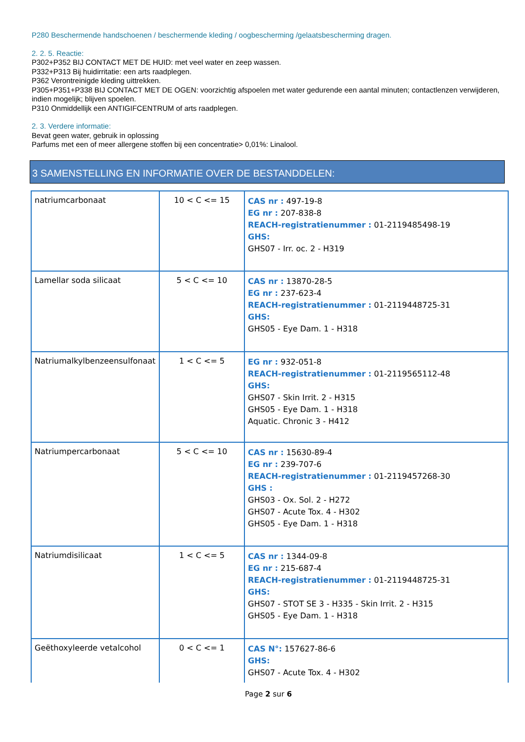P280 Beschermende handschoenen / beschermende kleding / oogbescherming /gelaatsbescherming dragen.
2. 2. 5. Reactie:
P302+P352 BIJ CONTACT MET DE HUID: met veel water en zeep wassen.
P332+P313 Bij huidirritatie: een arts raadplegen.
P362 Verontreinigde kleding uittrekken.
P305+P351+P338 BIJ CONTACT MET DE OGEN: voorzichtig afspoelen met water gedurende een aantal minuten; contactlenzen verwijderen, indien mogelijk; blijven spoelen.
P310 Onmiddellijk een ANTIGIFCENTRUM of arts raadplegen.
2. 3. Verdere informatie:
Bevat geen water, gebruik in oplossing
Parfums met een of meer allergene stoffen bij een concentratie> 0,01%: Linalool.
3 SAMENSTELLING EN INFORMATIE OVER DE BESTANDDELEN:
| natriumcarbonaat | 10 < C <= 15 | CAS nr : 497-19-8 EG nr : 207-838-8 REACH-registratienummer : 01-2119485498-19 GHS: GHS07 - Irr. oc. 2 - H319 |
| Lamellar soda silicaat | 5 < C <= 10 | CAS nr : 13870-28-5 EG nr : 237-623-4 REACH-registratienummer : 01-2119448725-31 GHS: GHS05 - Eye Dam. 1 - H318 |
| Natriumalkylbenzeensulfonaat | 1 < C <= 5 | EG nr : 932-051-8 REACH-registratienummer : 01-2119565112-48 GHS: GHS07 - Skin Irrit. 2 - H315 GHS05 - Eye Dam. 1 - H318 Aquatic. Chronic 3 - H412 |
| Natriumpercarbonaat | 5 < C <= 10 | CAS nr : 15630-89-4 EG nr : 239-707-6 REACH-registratienummer : 01-2119457268-30 GHS : GHS03 - Ox. Sol. 2 - H272 GHS07 - Acute Tox. 4 - H302 GHS05 - Eye Dam. 1 - H318 |
| Natriumdisilicaat | 1 < C <= 5 | CAS nr : 1344-09-8 EG nr : 215-687-4 REACH-registratienummer : 01-2119448725-31 GHS: GHS07 - STOT SE 3 - H335 - Skin Irrit. 2 - H315 GHS05 - Eye Dam. 1 - H318 |
| Geëthoxyleerde vetalcohol | 0 < C <= 1 | CAS N°: 157627-86-6 GHS: GHS07 - Acute Tox. 4 - H302 |
Page 2 sur 6